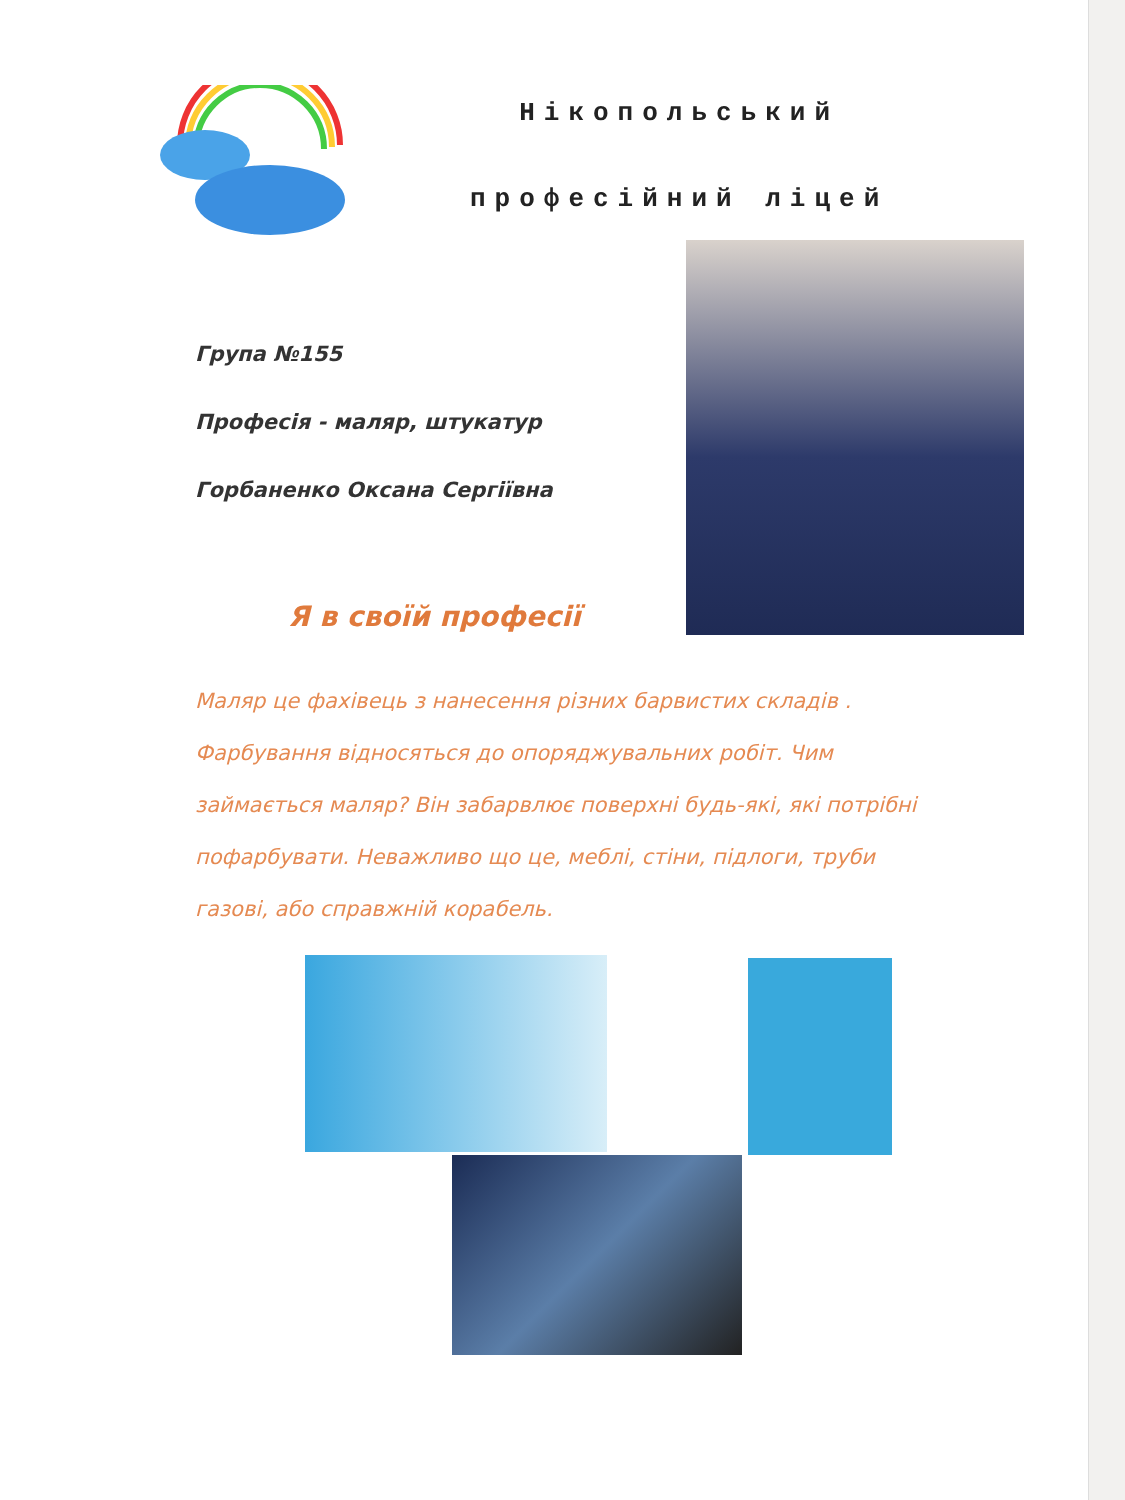Нікопольський
професійний ліцей
Група №155
Професія - маляр, штукатур
Горбаненко Оксана Сергіївна
Я в своїй професії
Маляр це фахівець з нанесення різних барвистих складів . Фарбування відносяться до опоряджувальних робіт. Чим займається маляр? Він забарвлює поверхні будь-які, які потрібні пофарбувати. Неважливо що це, меблі, стіни, підлоги, труби газові, або справжній корабель.